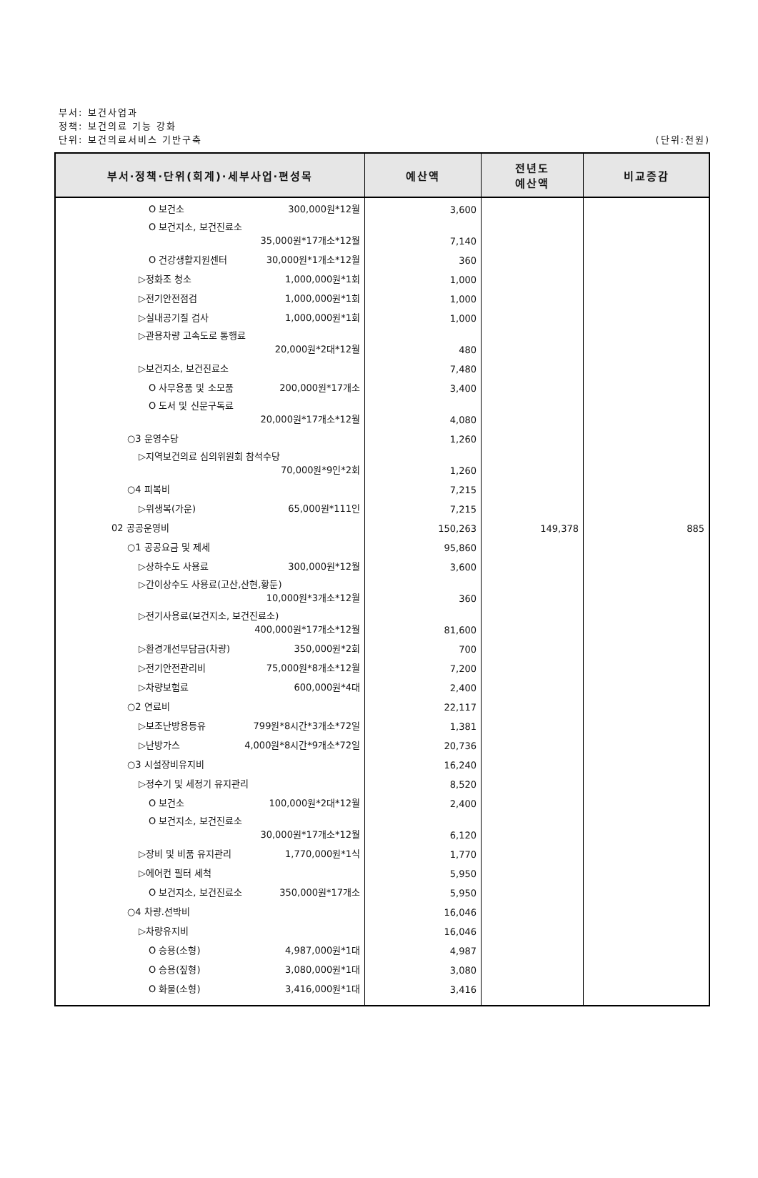부서: 보건사업과
정책: 보건의료 기능 강화
단위: 보건의료서비스 기반구축
(단위:천원)
| 부서·정책·단위(회계)·세부사업·편성목 | 예산액 | 전년도 예산액 | 비교증감 |
| --- | --- | --- | --- |
| O 보건소 300,000원*12월 | 3,600 | | |
| O 보건지소, 보건진료소 35,000원*17개소*12월 | 7,140 | | |
| O 건강생활지원센터 30,000원*1개소*12월 | 360 | | |
| ▷정화조 청소 1,000,000원*1회 | 1,000 | | |
| ▷전기안전점검 1,000,000원*1회 | 1,000 | | |
| ▷실내공기질 검사 1,000,000원*1회 | 1,000 | | |
| ▷관용차량 고속도로 통행료 20,000원*2대*12월 | 480 | | |
| ▷보건지소, 보건진료소 | 7,480 | | |
| O 사무용품 및 소모품 200,000원*17개소 | 3,400 | | |
| O 도서 및 신문구독료 20,000원*17개소*12월 | 4,080 | | |
| ○3 운영수당 | 1,260 | | |
| ▷지역보건의료 심의위원회 참석수당 70,000원*9인*2회 | 1,260 | | |
| ○4 피복비 | 7,215 | | |
| ▷위생복(가운) 65,000원*111인 | 7,215 | | |
| 02 공공운영비 | 150,263 | 149,378 | 885 |
| ○1 공공요금 및 제세 | 95,860 | | |
| ▷상하수도 사용료 300,000원*12월 | 3,600 | | |
| ▷간이상수도 사용료(고산,산현,황둔) 10,000원*3개소*12월 | 360 | | |
| ▷전기사용료(보건지소, 보건진료소) 400,000원*17개소*12월 | 81,600 | | |
| ▷환경개선부담금(차량) 350,000원*2회 | 700 | | |
| ▷전기안전관리비 75,000원*8개소*12월 | 7,200 | | |
| ▷차량보험료 600,000원*4대 | 2,400 | | |
| ○2 연료비 | 22,117 | | |
| ▷보조난방용등유 799원*8시간*3개소*72일 | 1,381 | | |
| ▷난방가스 4,000원*8시간*9개소*72일 | 20,736 | | |
| ○3 시설장비유지비 | 16,240 | | |
| ▷정수기 및 세정기 유지관리 | 8,520 | | |
| O 보건소 100,000원*2대*12월 | 2,400 | | |
| O 보건지소, 보건진료소 30,000원*17개소*12월 | 6,120 | | |
| ▷장비 및 비품 유지관리 1,770,000원*1식 | 1,770 | | |
| ▷에어컨 필터 세척 | 5,950 | | |
| O 보건지소, 보건진료소 350,000원*17개소 | 5,950 | | |
| ○4 차량.선박비 | 16,046 | | |
| ▷차량유지비 | 16,046 | | |
| O 승용(소형) 4,987,000원*1대 | 4,987 | | |
| O 승용(짚형) 3,080,000원*1대 | 3,080 | | |
| O 화물(소형) 3,416,000원*1대 | 3,416 | | |